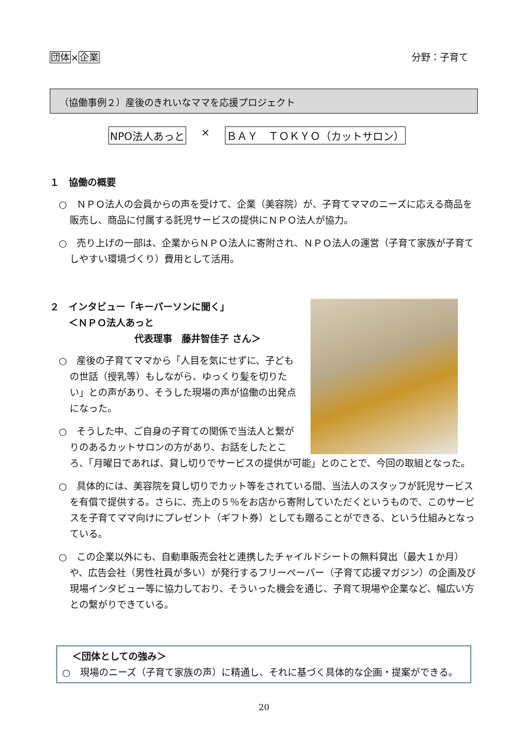団体×企業 分野：子育て
（協働事例２）産後のきれいなママを応援プロジェクト
NPO法人あっと × ＢＡＹ　ＴＯＫＹＯ（カットサロン）
１　協働の概要
○　ＮＰＯ法人の会員からの声を受けて、企業（美容院）が、子育てママのニーズに応える商品を販売し、商品に付属する託児サービスの提供にＮＰＯ法人が協力。
○　売り上げの一部は、企業からＮＰＯ法人に寄附され、ＮＰＯ法人の運営（子育て家族が子育てしやすい環境づくり）費用として活用。
２　インタビュー「キーパーソンに聞く」
　　＜ＮＰＯ法人あっと
代表理事　藤井智佳子 さん＞
○　産後の子育てママから「人目を気にせずに、子どもの世話（授乳等）もしながら、ゆっくり髪を切りたい」との声があり、そうした現場の声が協働の出発点になった。
○　そうした中、ご自身の子育ての関係で当法人と繋がりのあるカットサロンの方があり、お話をしたところ、「月曜日であれば、貸し切りでサービスの提供が可能」とのことで、今回の取組となった。
○　具体的には、美容院を貸し切りでカット等をされている間、当法人のスタッフが託児サービスを有償で提供する。さらに、売上の５％をお店から寄附していただくというもので、このサービスを子育てママ向けにプレゼント（ギフト券）としても贈ることができる、という仕組みとなっている。
○　この企業以外にも、自動車販売会社と連携したチャイルドシートの無料貸出（最大１か月）や、広告会社（男性社員が多い）が発行するフリーペーパー（子育て応援マガジン）の企画及び現場インタビュー等に協力しており、そういった機会を通じ、子育て現場や企業など、幅広い方との繋がりできている。
＜団体としての強み＞
○　現場のニーズ（子育て家族の声）に精通し、それに基づく具体的な企画・提案ができる。
20